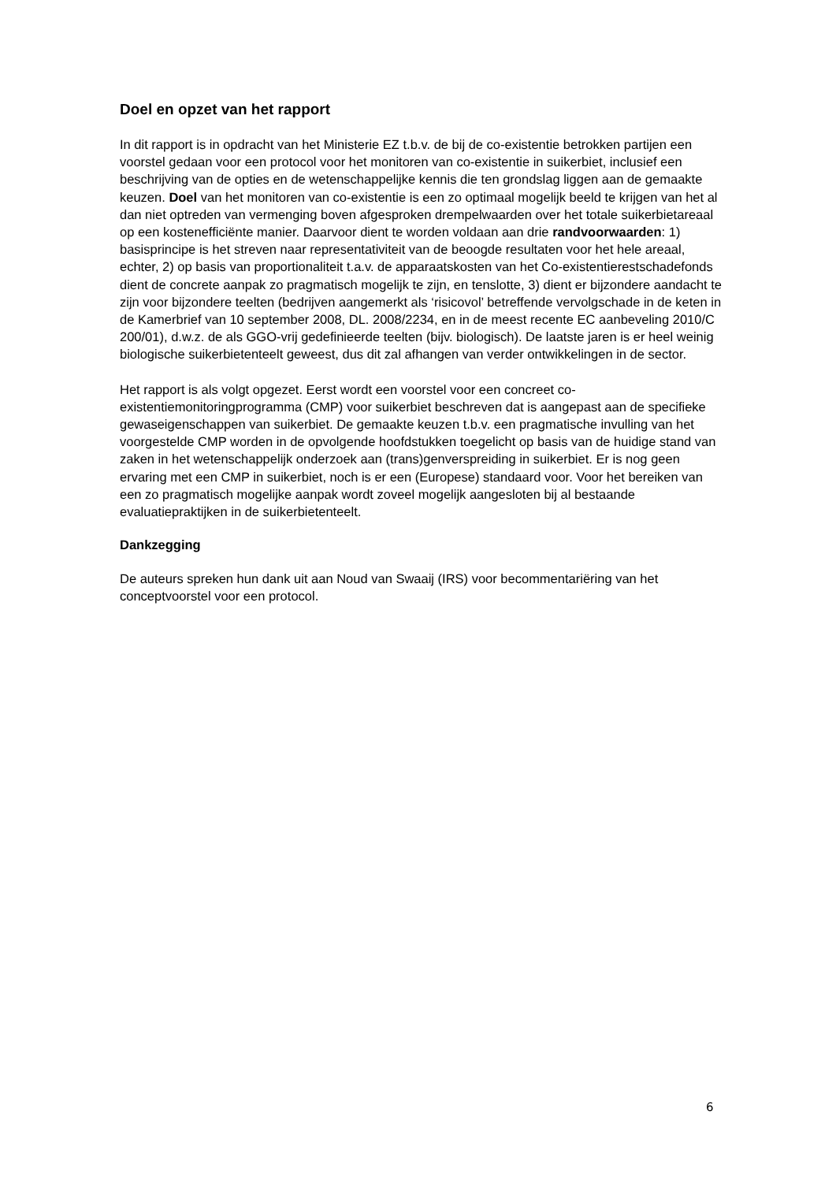Doel en opzet van het rapport
In dit rapport is in opdracht van het Ministerie EZ t.b.v. de bij de co-existentie betrokken partijen een voorstel gedaan voor een protocol voor het monitoren van co-existentie in suikerbiet, inclusief een beschrijving van de opties en de wetenschappelijke kennis die ten grondslag liggen aan de gemaakte keuzen. Doel van het monitoren van co-existentie is een zo optimaal mogelijk beeld te krijgen van het al dan niet optreden van vermenging boven afgesproken drempelwaarden over het totale suikerbietareaal op een kostenefficiënte manier. Daarvoor dient te worden voldaan aan drie randvoorwaarden: 1) basisprincipe is het streven naar representativiteit van de beoogde resultaten voor het hele areaal, echter, 2) op basis van proportionaliteit t.a.v. de apparaatskosten van het Co-existentierestschadefonds dient de concrete aanpak zo pragmatisch mogelijk te zijn, en tenslotte, 3) dient er bijzondere aandacht te zijn voor bijzondere teelten (bedrijven aangemerkt als ‘risicovol’ betreffende vervolgschade in de keten in de Kamerbrief van 10 september 2008, DL. 2008/2234, en in de meest recente EC aanbeveling 2010/C 200/01), d.w.z. de als GGO-vrij gedefinieerde teelten (bijv. biologisch). De laatste jaren is er heel weinig biologische suikerbietenteelt geweest, dus dit zal afhangen van verder ontwikkelingen in de sector.
Het rapport is als volgt opgezet. Eerst wordt een voorstel voor een concreet co-existentiemonitoringprogramma (CMP) voor suikerbiet beschreven dat is aangepast aan de specifieke gewaseigenschappen van suikerbiet. De gemaakte keuzen t.b.v. een pragmatische invulling van het voorgestelde CMP worden in de opvolgende hoofdstukken toegelicht op basis van de huidige stand van zaken in het wetenschappelijk onderzoek aan (trans)genverspreiding in suikerbiet. Er is nog geen ervaring met een CMP in suikerbiet, noch is er een (Europese) standaard voor. Voor het bereiken van een zo pragmatisch mogelijke aanpak wordt zoveel mogelijk aangesloten bij al bestaande evaluatiepraktijken in de suikerbietenteelt.
Dankzegging
De auteurs spreken hun dank uit aan Noud van Swaaij (IRS) voor becommentariëring van het conceptvoorstel voor een protocol.
6